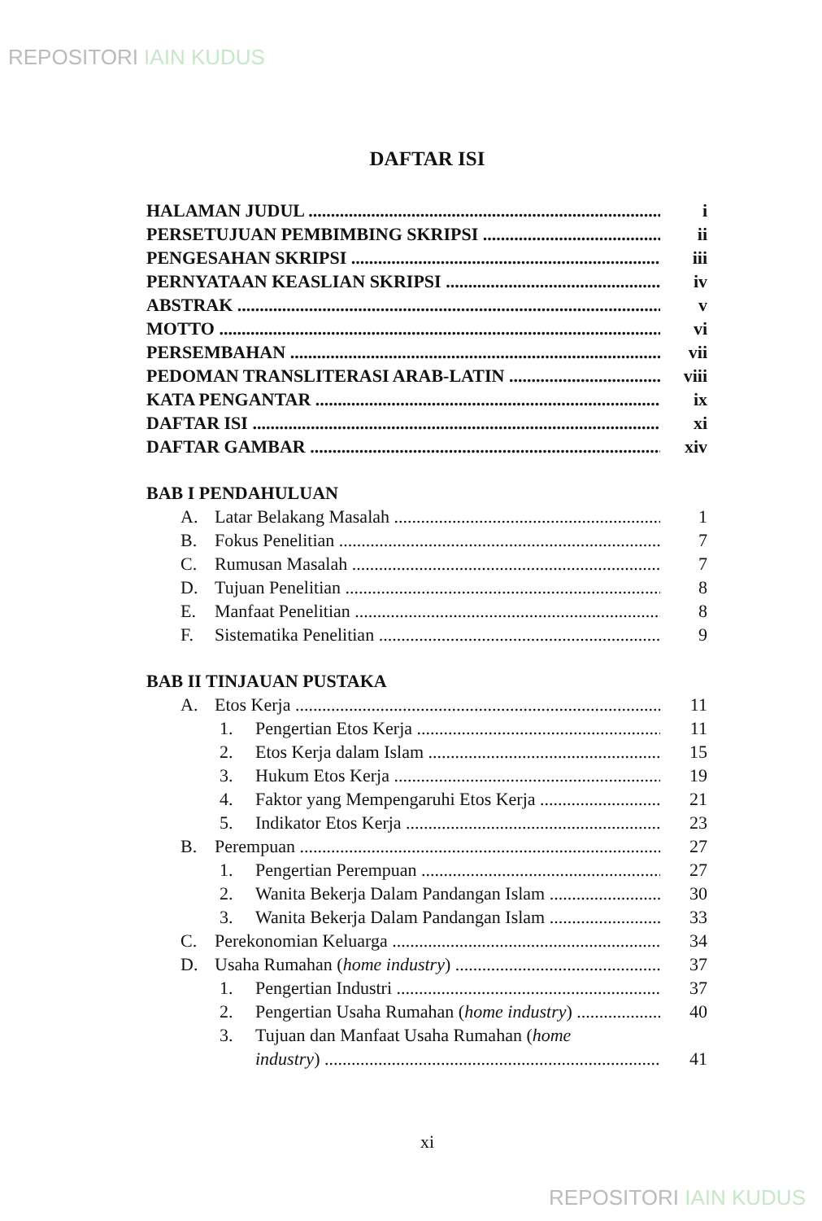REPOSITORI IAIN KUDUS
DAFTAR ISI
HALAMAN JUDUL i
PERSETUJUAN PEMBIMBING SKRIPSI ii
PENGESAHAN SKRIPSI iii
PERNYATAAN KEASLIAN SKRIPSI iv
ABSTRAK v
MOTTO vi
PERSEMBAHAN vii
PEDOMAN TRANSLITERASI ARAB-LATIN viii
KATA PENGANTAR ix
DAFTAR ISI xi
DAFTAR GAMBAR xiv
BAB I PENDAHULUAN
A. Latar Belakang Masalah 1
B. Fokus Penelitian 7
C. Rumusan Masalah 7
D. Tujuan Penelitian 8
E. Manfaat Penelitian 8
F. Sistematika Penelitian 9
BAB II TINJAUAN PUSTAKA
A. Etos Kerja 11
1. Pengertian Etos Kerja 11
2. Etos Kerja dalam Islam 15
3. Hukum Etos Kerja 19
4. Faktor yang Mempengaruhi Etos Kerja 21
5. Indikator Etos Kerja 23
B. Perempuan 27
1. Pengertian Perempuan 27
2. Wanita Bekerja Dalam Pandangan Islam 30
3. Wanita Bekerja Dalam Pandangan Islam 33
C. Perekonomian Keluarga 34
D. Usaha Rumahan (home industry) 37
1. Pengertian Industri 37
2. Pengertian Usaha Rumahan (home industry) 40
3. Tujuan dan Manfaat Usaha Rumahan (home
industry) 41
xi
REPOSITORI IAIN KUDUS